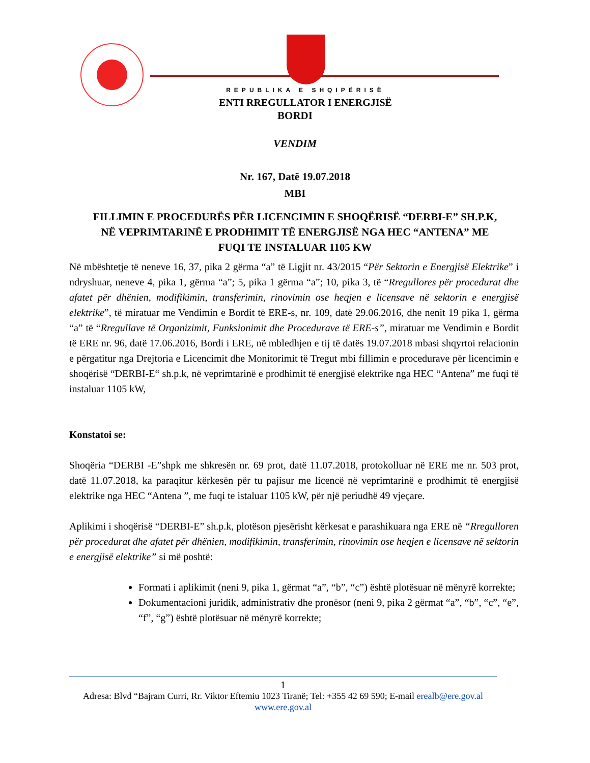REPUBLIKA E SHQIPËRISË
ENTI RREGULLATOR I ENERGJISË
BORDI
VENDIM
Nr. 167, Datë 19.07.2018
MBI
FILLIMIN E PROCEDURËS PËR LICENCIMIN E SHOQËRISË “DERBI-E” SH.P.K,
NË VEPRIMTARINË E PRODHIMIT TË ENERGJISË NGA HEC “ANTENA” ME
FUQI TE INSTALUAR 1105 KW
Në mbështetje të neneve 16, 37, pika 2 gërma “a” të Ligjit nr. 43/2015 “Për Sektorin e Energjisë Elektrike” i ndryshuar, neneve 4, pika 1, gërma “a”; 5, pika 1 gërma “a”; 10, pika 3, të “Rregullores për procedurat dhe afatet për dhënien, modifikimin, transferimin, rinovimin ose heqjen e licensave në sektorin e energjisë elektrike”, të miratuar me Vendimin e Bordit të ERE-s, nr. 109, datë 29.06.2016, dhe nenit 19 pika 1, gërma “a” të “Rregullave të Organizimit, Funksionimit dhe Procedurave të ERE-s”, miratuar me Vendimin e Bordit të ERE nr. 96, datë 17.06.2016, Bordi i ERE, në mbledhjen e tij të datës 19.07.2018 mbasi shqyrtoi relacionin e përgatitur nga Drejtoria e Licencimit dhe Monitorimit të Tregut mbi fillimin e procedurave për licencimin e shoqërisë “DERBI-E“ sh.p.k, në veprimtarinë e prodhimit të energjisë elektrike nga HEC “Antena” me fuqi të instaluar 1105 kW,
Konstatoi se:
Shoqëria “DERBI -E”shpk me shkresën nr. 69 prot, datë 11.07.2018, protokolluar në ERE me nr. 503 prot, datë 11.07.2018, ka paraqitur kërkesën për tu pajisur me licencë në veprimtarinë e prodhimit të energjisë elektrike nga HEC “Antena ”, me fuqi te istaluar 1105 kW, për një periudhë 49 vjeçare.
Aplikimi i shoqërisë “DERBI-E” sh.p.k, plotëson pjesërisht kërkesat e parashikuara nga ERE në “Rregulloren për procedurat dhe afatet për dhënien, modifikimin, transferimin, rinovimin ose heqjen e licensave në sektorin e energjisë elektrike” si më poshtë:
Formati i aplikimit (neni 9, pika 1, gërmat “a”, “b”, “c”) është plotësuar në mënyrë korrekte;
Dokumentacioni juridik, administrativ dhe pronësor (neni 9, pika 2 gërmat “a”, “b”, “c”, “e”, “f”, “g”) është plotësuar në mënyrë korrekte;
1
Adresa: Blvd “Bajram Curri, Rr. Viktor Eftemiu 1023 Tiranë; Tel: +355 42 69 590; E-mail erealb@ere.gov.al
www.ere.gov.al